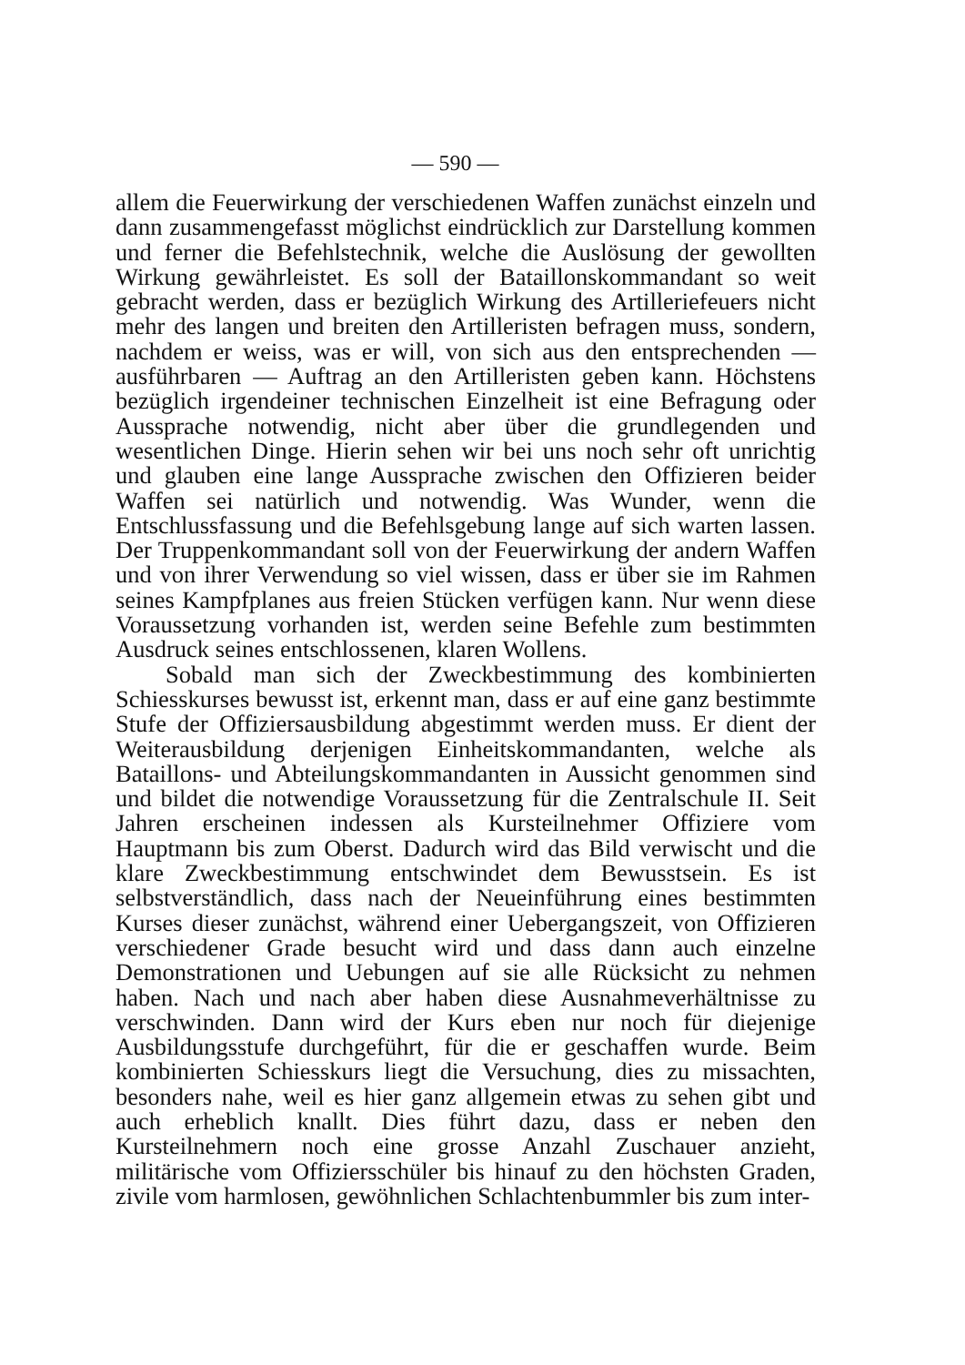— 590 —
allem die Feuerwirkung der verschiedenen Waffen zunächst einzeln und dann zusammengefasst möglichst eindrücklich zur Darstellung kommen und ferner die Befehlstechnik, welche die Auslösung der gewollten Wirkung gewährleistet. Es soll der Bataillonskommandant so weit gebracht werden, dass er bezüglich Wirkung des Artilleriefeuers nicht mehr des langen und breiten den Artilleristen befragen muss, sondern, nachdem er weiss, was er will, von sich aus den entsprechenden — ausführbaren — Auftrag an den Artilleristen geben kann. Höchstens bezüglich irgendeiner technischen Einzelheit ist eine Befragung oder Aussprache notwendig, nicht aber über die grundlegenden und wesentlichen Dinge. Hierin sehen wir bei uns noch sehr oft unrichtig und glauben eine lange Aussprache zwischen den Offizieren beider Waffen sei natürlich und notwendig. Was Wunder, wenn die Entschlussfassung und die Befehlsgebung lange auf sich warten lassen. Der Truppenkommandant soll von der Feuerwirkung der andern Waffen und von ihrer Verwendung so viel wissen, dass er über sie im Rahmen seines Kampfplanes aus freien Stücken verfügen kann. Nur wenn diese Voraussetzung vorhanden ist, werden seine Befehle zum bestimmten Ausdruck seines entschlossenen, klaren Wollens.
Sobald man sich der Zweckbestimmung des kombinierten Schiesskurses bewusst ist, erkennt man, dass er auf eine ganz bestimmte Stufe der Offiziersausbildung abgestimmt werden muss. Er dient der Weiterausbildung derjenigen Einheitskommandanten, welche als Bataillons- und Abteilungskommandanten in Aussicht genommen sind und bildet die notwendige Voraussetzung für die Zentralschule II. Seit Jahren erscheinen indessen als Kursteilnehmer Offiziere vom Hauptmann bis zum Oberst. Dadurch wird das Bild verwischt und die klare Zweckbestimmung entschwindet dem Bewusstsein. Es ist selbstverständlich, dass nach der Neueinführung eines bestimmten Kurses dieser zunächst, während einer Uebergangszeit, von Offizieren verschiedener Grade besucht wird und dass dann auch einzelne Demonstrationen und Uebungen auf sie alle Rücksicht zu nehmen haben. Nach und nach aber haben diese Ausnahmeverhältnisse zu verschwinden. Dann wird der Kurs eben nur noch für diejenige Ausbildungsstufe durchgeführt, für die er geschaffen wurde. Beim kombinierten Schiesskurs liegt die Versuchung, dies zu missachten, besonders nahe, weil es hier ganz allgemein etwas zu sehen gibt und auch erheblich knallt. Dies führt dazu, dass er neben den Kursteilnehmern noch eine grosse Anzahl Zuschauer anzieht, militärische vom Offiziersschüler bis hinauf zu den höchsten Graden, zivile vom harmlosen, gewöhnlichen Schlachtenbummler bis zum inter-